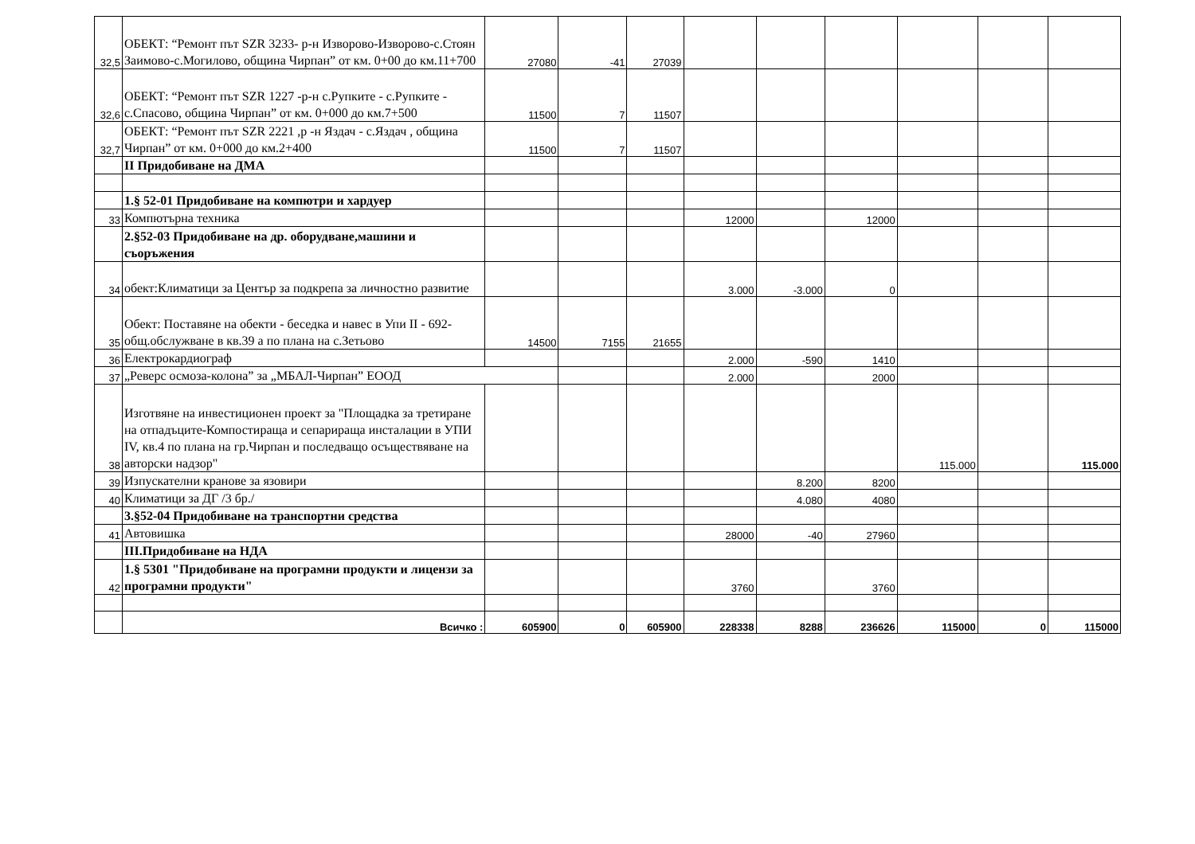| 32,5 | ОБЕКТ: “Ремонт път SZR 3233- р-н Изворово-Изворово-с.Стоян Заимово-с.Могилово, община Чирпан” от км. 0+00 до км.11+700 | 27080 | -41 | 27039 | | | | | | |
| 32,6 | ОБЕКТ: “Ремонт път SZR 1227 -р-н с.Рупките - с.Рупките - с.Спасово, община Чирпан” от км. 0+000 до км.7+500 | 11500 | 7 | 11507 | | | | | | |
| 32,7 | ОБЕКТ: “Ремонт път SZR 2221 ,р -н Яздач - с.Яздач , община Чирпан” от км. 0+000 до км.2+400 | 11500 | 7 | 11507 | | | | | | |
| | II Придобиване на ДМА | | | | | | | | | |
| | 1.§ 52-01 Придобиване на компютри и хардуер | | | | | | | | | |
| 33 | Компютърна техника | | | | 12000 | | 12000 | | | |
| | 2.§52-03 Придобиване на др. оборудване,машини и съоръжения | | | | | | | | | |
| 34 | обект:Климатици за Център за подкрепа за личностно развитие | | | | 3.000 | -3.000 | 0 | | | |
| 35 | Обект: Поставяне на обекти - беседка и навес в Упи II - 692-общ.обслужване в кв.39 а по плана на с.Зетьово | 14500 | 7155 | 21655 | | | | | | |
| 36 | Електрокардиограф | | | | 2.000 | -590 | 1410 | | | |
| 37 | „Реверс осмоза-колона” за „МБАЛ-Чирпан” ЕООД | | | | 2.000 | | 2000 | | | |
| 38 | Изготвяне на инвестиционен проект за "Площадка за третиране на отпадъците-Компостираща и сепарираща инсталации в УПИ IV, кв.4 по плана на гр.Чирпан и последващо осъществяване на авторски надзор" | | | | | | | 115.000 | | 115.000 |
| 39 | Изпускателни кранове за язовири | | | | | 8.200 | 8200 | | | |
| 40 | Климатици за ДГ /3 бр./ | | | | | 4.080 | 4080 | | | |
| | 3.§52-04 Придобиване на транспортни средства | | | | | | | | | |
| 41 | Автовишка | | | | 28000 | -40 | 27960 | | | |
| | III.Придобиване на НДА | | | | | | | | | |
| 42 | 1.§ 5301 "Придобиване на програмни продукти и лицензи за програмни продукти" | | | | 3760 | | 3760 | | | |
| | Всичко : | 605900 | 0 | 605900 | 228338 | 8288 | 236626 | 115000 | 0 | 115000 |